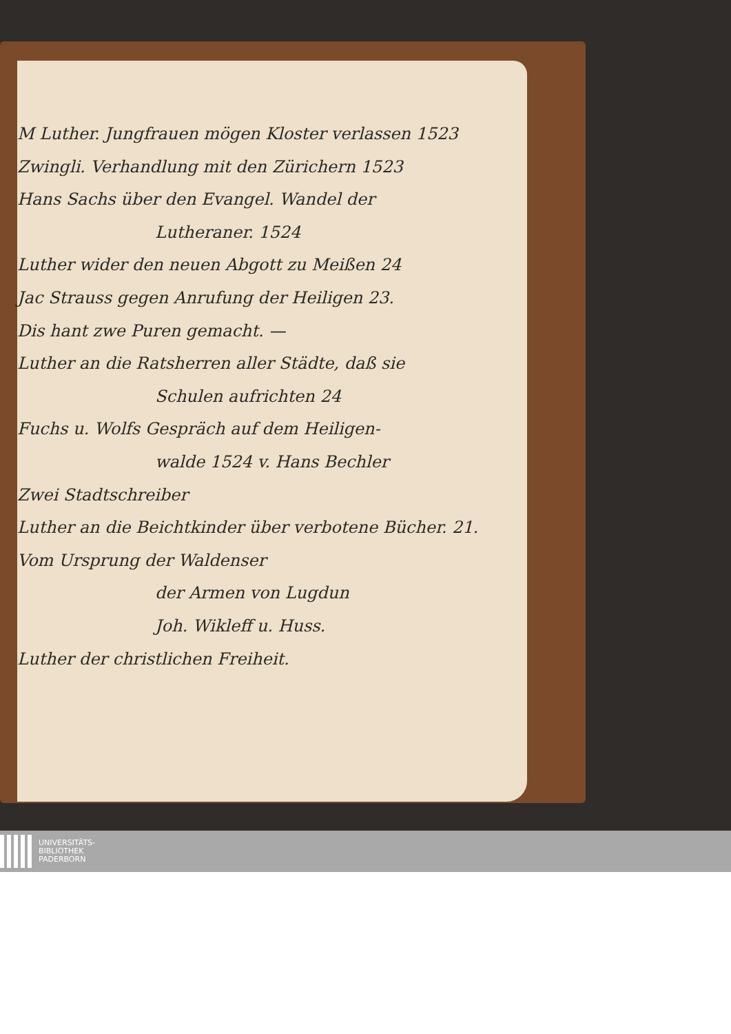M Luther. Jungfrauen mögen Kloster verlassen 1523
Zwingli. Verhandlung mit den Zürichern 1523
Hans Sachs über den Evangel. Wandel der
Lutheraner. 1524
Luther wider den neuen Abgott zu Meißen 24
Jac Strauss gegen Anrufung der Heiligen 23.
Dis hant zwe Puren gemacht. —
Luther an die Ratsherren aller Städte, daß sie
Schulen aufrichten 24
Fuchs u. Wolfs Gespräch auf dem Heiligen-
walde 1524 v. Hans Bechler
Zwei Stadtschreiber
Luther an die Beichtkinder über verbotene Bücher. 21.
Vom Ursprung der Waldenser
der Armen von Lugdun
Joh. Wikleff u. Huss.
Luther der christlichen Freiheit.
UNIVERSITÄTS-
BIBLIOTHEK
PADERBORN